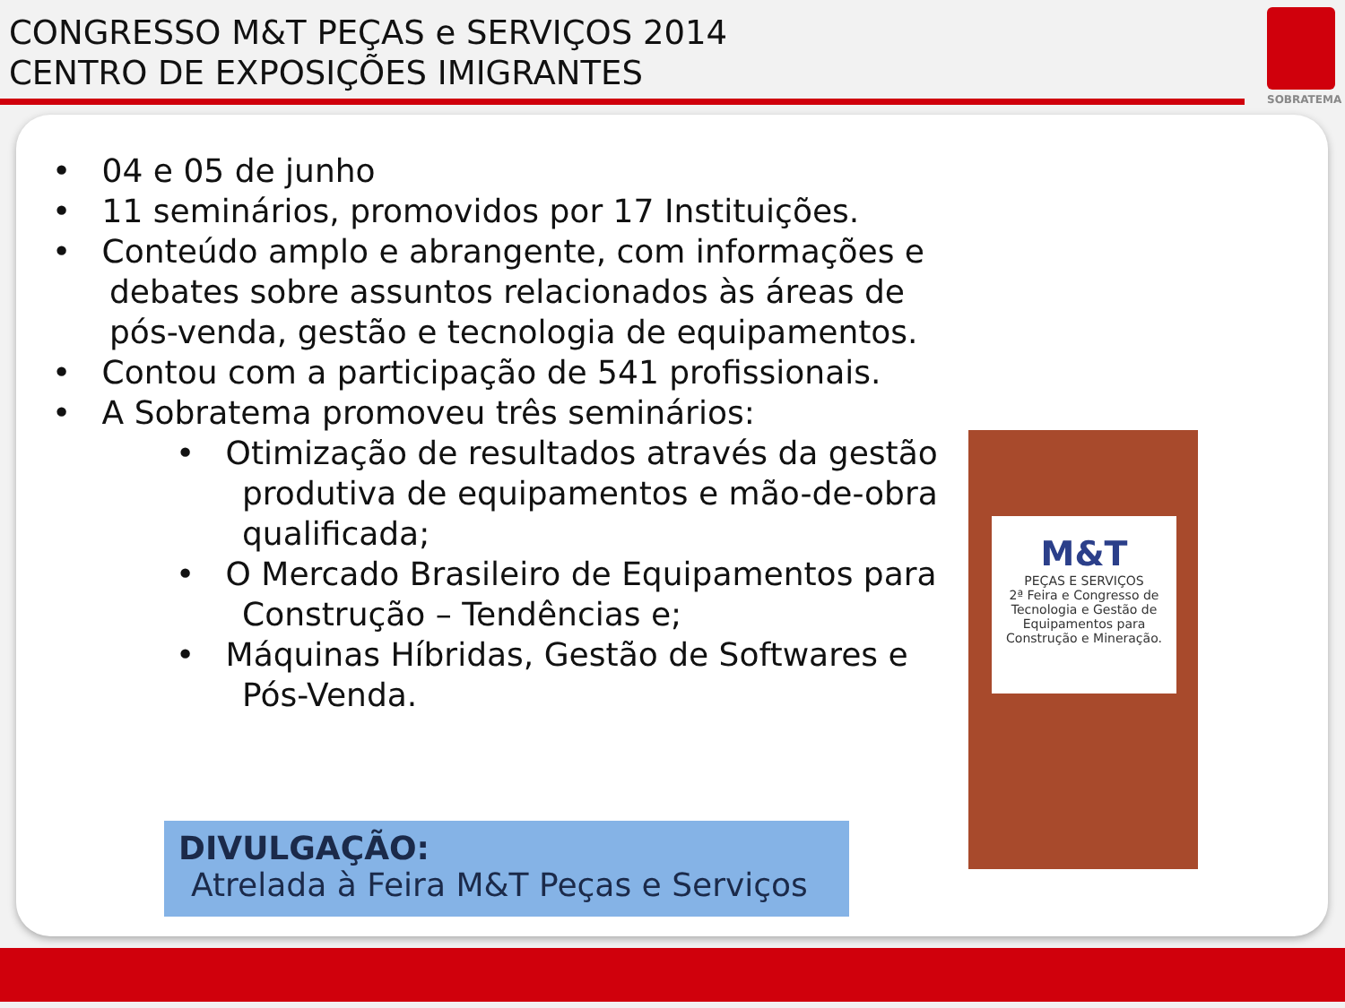CONGRESSO M&T PEÇAS e SERVIÇOS 2014
CENTRO DE EXPOSIÇÕES IMIGRANTES
SOBRATEMA
• 04 e 05 de junho
• 11 seminários, promovidos por 17 Instituições.
• Conteúdo amplo e abrangente, com informações e debates sobre assuntos relacionados às áreas de pós-venda, gestão e tecnologia de equipamentos.
• Contou com a participação de 541 profissionais.
• A Sobratema promoveu três seminários:
• Otimização de resultados através da gestão produtiva de equipamentos e mão-de-obra qualificada;
• O Mercado Brasileiro de Equipamentos para Construção – Tendências e;
• Máquinas Híbridas, Gestão de Softwares e Pós-Venda.
DIVULGAÇÃO:
Atrelada à Feira M&T Peças e Serviços
M&T
PEÇAS E SERVIÇOS
2ª Feira e Congresso de Tecnologia e Gestão de Equipamentos para Construção e Mineração.